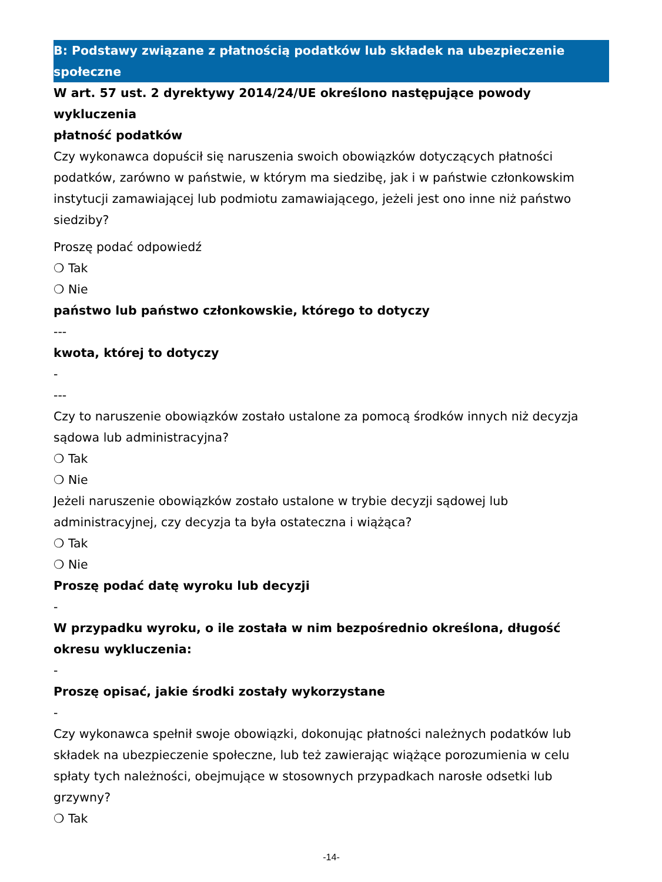B: Podstawy związane z płatnością podatków lub składek na ubezpieczenie społeczne
W art. 57 ust. 2 dyrektywy 2014/24/UE określono następujące powody wykluczenia
płatność podatków
Czy wykonawca dopuścił się naruszenia swoich obowiązków dotyczących płatności podatków, zarówno w państwie, w którym ma siedzibę, jak i w państwie członkowskim instytucji zamawiającej lub podmiotu zamawiającego, jeżeli jest ono inne niż państwo siedziby?
Proszę podać odpowiedź
❍ Tak
❍ Nie
państwo lub państwo członkowskie, którego to dotyczy
---
kwota, której to dotyczy
-
---
Czy to naruszenie obowiązków zostało ustalone za pomocą środków innych niż decyzja sądowa lub administracyjna?
❍ Tak
❍ Nie
Jeżeli naruszenie obowiązków zostało ustalone w trybie decyzji sądowej lub administracyjnej, czy decyzja ta była ostateczna i wiążąca?
❍ Tak
❍ Nie
Proszę podać datę wyroku lub decyzji
-
W przypadku wyroku, o ile została w nim bezpośrednio określona, długość okresu wykluczenia:
-
Proszę opisać, jakie środki zostały wykorzystane
-
Czy wykonawca spełnił swoje obowiązki, dokonując płatności należnych podatków lub składek na ubezpieczenie społeczne, lub też zawierając wiążące porozumienia w celu spłaty tych należności, obejmujące w stosownych przypadkach narosłe odsetki lub grzywny?
❍ Tak
-14-